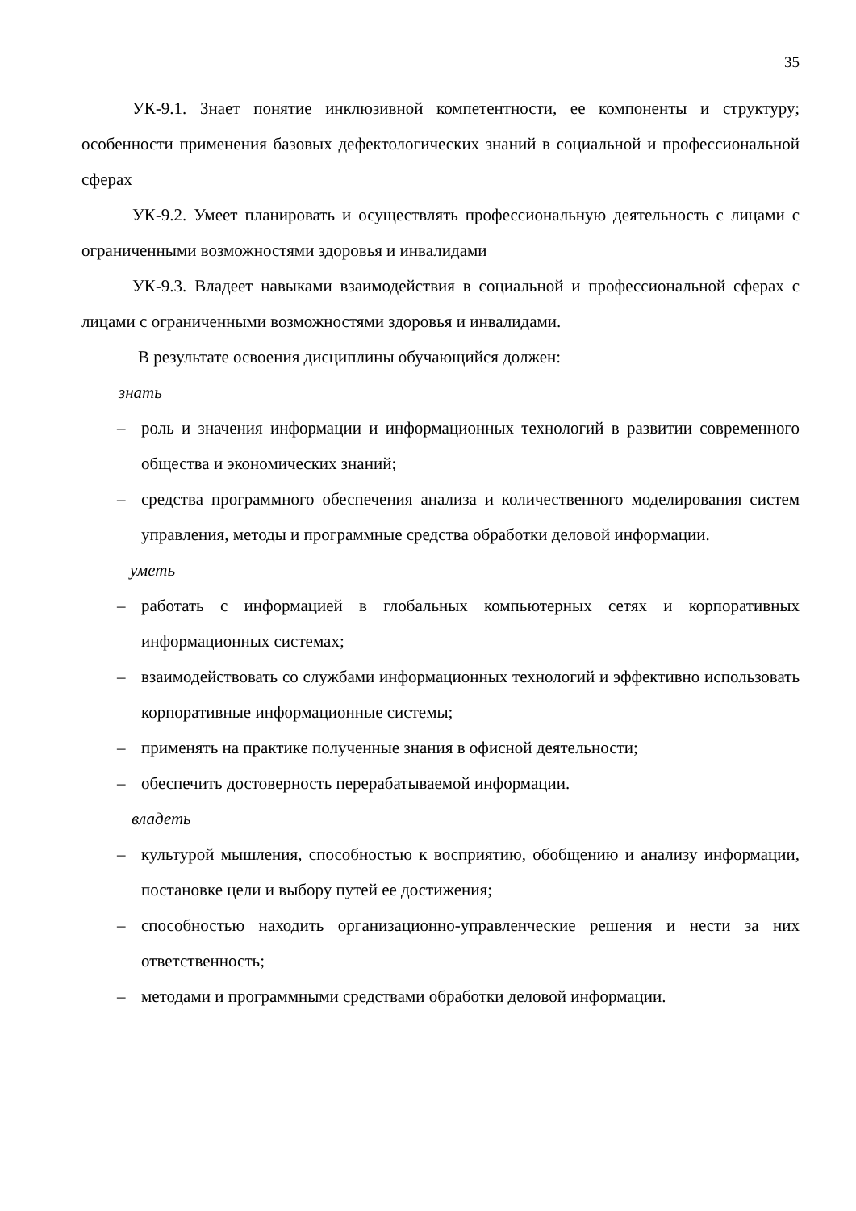35
УК-9.1. Знает понятие инклюзивной компетентности, ее компоненты и структуру; особенности применения базовых дефектологических знаний в социальной и профессиональной сферах
УК-9.2. Умеет планировать и осуществлять профессиональную деятельность с лицами с ограниченными возможностями здоровья и инвалидами
УК-9.3. Владеет навыками взаимодействия в социальной и профессиональной сферах с лицами с ограниченными возможностями здоровья и инвалидами.
В результате освоения дисциплины обучающийся должен:
знать
– роль и значения информации и информационных технологий в развитии современного общества и экономических знаний;
– средства программного обеспечения анализа и количественного моделирования систем управления, методы и программные средства обработки деловой информации.
уметь
– работать с информацией в глобальных компьютерных сетях и корпоративных информационных системах;
– взаимодействовать со службами информационных технологий и эффективно использовать корпоративные информационные системы;
– применять на практике полученные знания в офисной деятельности;
– обеспечить достоверность перерабатываемой информации.
владеть
– культурой мышления, способностью к восприятию, обобщению и анализу информации, постановке цели и выбору путей ее достижения;
– способностью находить организационно-управленческие решения и нести за них ответственность;
– методами и программными средствами обработки деловой информации.